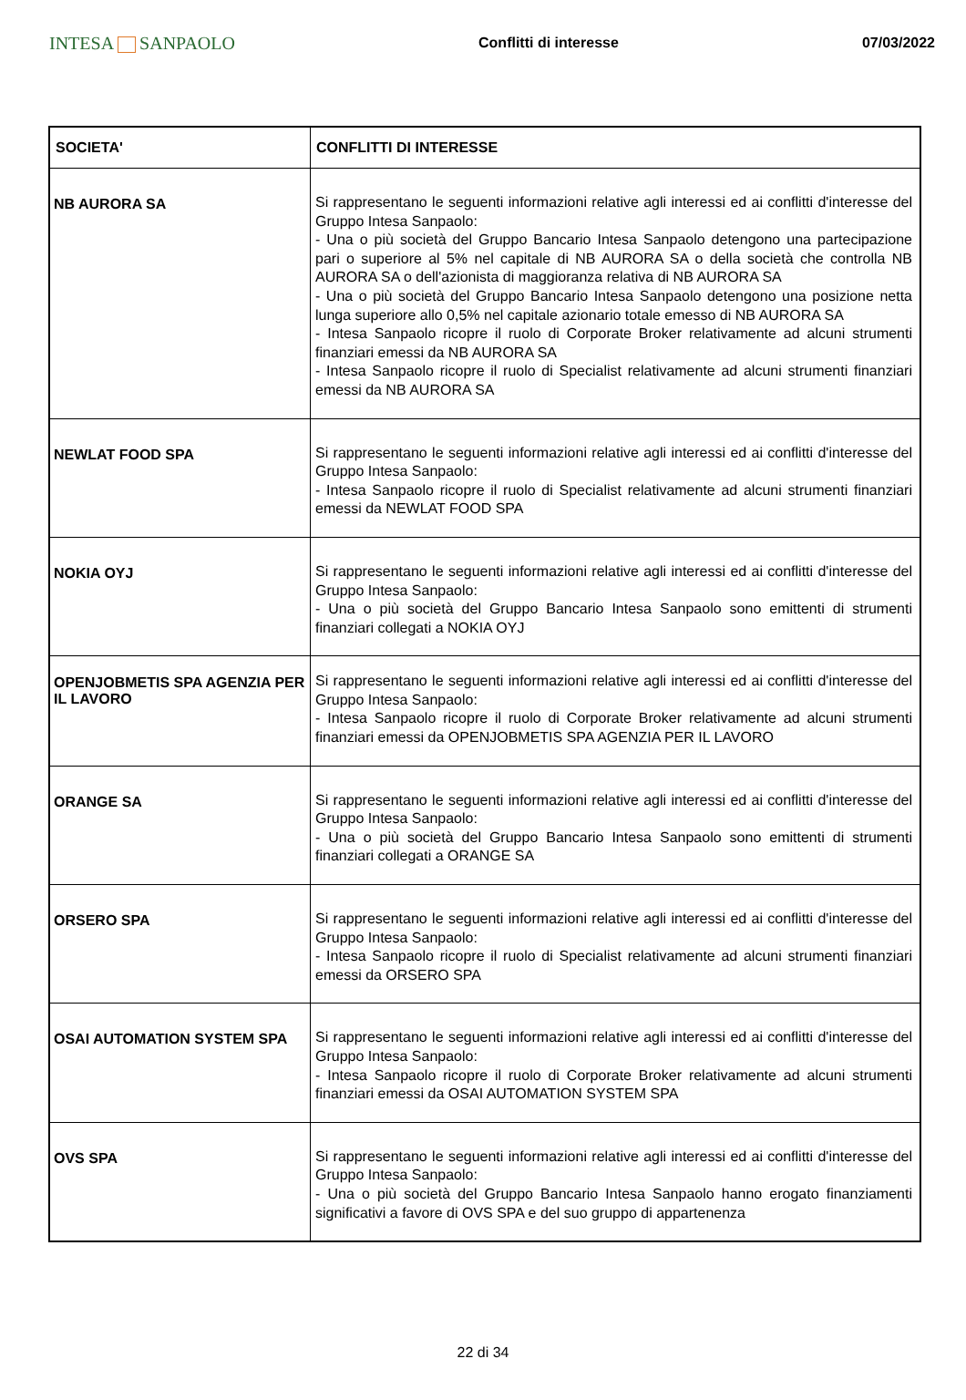INTESA SANPAOLO
Conflitti di interesse 07/03/2022
| SOCIETA' | CONFLITTI DI INTERESSE |
| --- | --- |
| NB AURORA SA | Si rappresentano le seguenti informazioni relative agli interessi ed ai conflitti d'interesse del Gruppo Intesa Sanpaolo: - Una o più società del Gruppo Bancario Intesa Sanpaolo detengono una partecipazione pari o superiore al 5% nel capitale di NB AURORA SA o della società che controlla NB AURORA SA o dell'azionista di maggioranza relativa di NB AURORA SA - Una o più società del Gruppo Bancario Intesa Sanpaolo detengono una posizione netta lunga superiore allo 0,5% nel capitale azionario totale emesso di NB AURORA SA - Intesa Sanpaolo ricopre il ruolo di Corporate Broker relativamente ad alcuni strumenti finanziari emessi da NB AURORA SA - Intesa Sanpaolo ricopre il ruolo di Specialist relativamente ad alcuni strumenti finanziari emessi da NB AURORA SA |
| NEWLAT FOOD SPA | Si rappresentano le seguenti informazioni relative agli interessi ed ai conflitti d'interesse del Gruppo Intesa Sanpaolo: - Intesa Sanpaolo ricopre il ruolo di Specialist relativamente ad alcuni strumenti finanziari emessi da NEWLAT FOOD SPA |
| NOKIA OYJ | Si rappresentano le seguenti informazioni relative agli interessi ed ai conflitti d'interesse del Gruppo Intesa Sanpaolo: - Una o più società del Gruppo Bancario Intesa Sanpaolo sono emittenti di strumenti finanziari collegati a NOKIA OYJ |
| OPENJOBMETIS SPA AGENZIA PER IL LAVORO | Si rappresentano le seguenti informazioni relative agli interessi ed ai conflitti d'interesse del Gruppo Intesa Sanpaolo: - Intesa Sanpaolo ricopre il ruolo di Corporate Broker relativamente ad alcuni strumenti finanziari emessi da OPENJOBMETIS SPA AGENZIA PER IL LAVORO |
| ORANGE SA | Si rappresentano le seguenti informazioni relative agli interessi ed ai conflitti d'interesse del Gruppo Intesa Sanpaolo: - Una o più società del Gruppo Bancario Intesa Sanpaolo sono emittenti di strumenti finanziari collegati a ORANGE SA |
| ORSERO SPA | Si rappresentano le seguenti informazioni relative agli interessi ed ai conflitti d'interesse del Gruppo Intesa Sanpaolo: - Intesa Sanpaolo ricopre il ruolo di Specialist relativamente ad alcuni strumenti finanziari emessi da ORSERO SPA |
| OSAI AUTOMATION SYSTEM SPA | Si rappresentano le seguenti informazioni relative agli interessi ed ai conflitti d'interesse del Gruppo Intesa Sanpaolo: - Intesa Sanpaolo ricopre il ruolo di Corporate Broker relativamente ad alcuni strumenti finanziari emessi da OSAI AUTOMATION SYSTEM SPA |
| OVS SPA | Si rappresentano le seguenti informazioni relative agli interessi ed ai conflitti d'interesse del Gruppo Intesa Sanpaolo: - Una o più società del Gruppo Bancario Intesa Sanpaolo hanno erogato finanziamenti significativi a favore di OVS SPA e del suo gruppo di appartenenza |
22 di 34